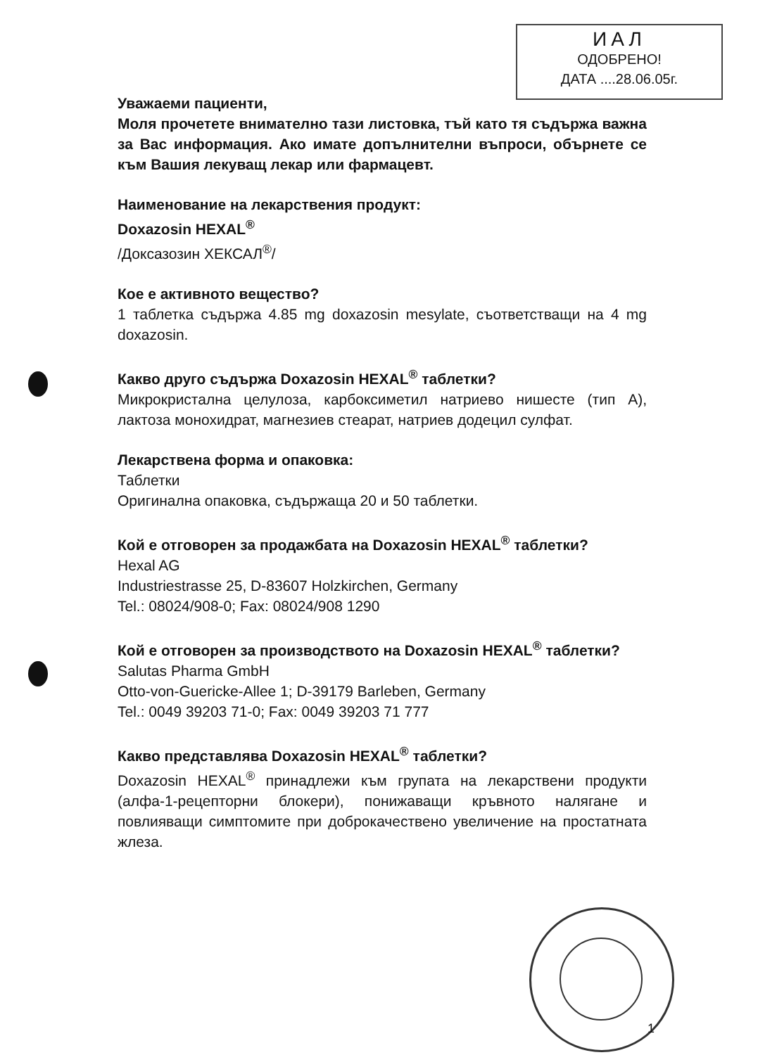ИАЛ
ОДОБРЕНО!
ДАТА ....28.06.05г.
Уважаеми пациенти,
Моля прочетете внимателно тази листовка, тъй като тя съдържа важна за Вас информация. Ако имате допълнителни въпроси, обърнете се към Вашия лекуващ лекар или фармацевт.
Наименование на лекарствения продукт:
Doxazosin HEXAL<sup>®</sup>
/Доксазозин ХЕКСАЛ<sup>®</sup>/
Кое е активното вещество?
1 таблетка съдържа 4.85 mg doxazosin mesylate, съответстващи на 4 mg doxazosin.
Какво друго съдържа Doxazosin HEXAL<sup>®</sup> таблетки?
Микрокристална целулоза, карбоксиметил натриево нишесте (тип А), лактоза монохидрат, магнезиев стеарат, натриев додецил сулфат.
Лекарствена форма и опаковка:
Таблетки
Оригинална опаковка, съдържаща 20 и 50 таблетки.
Кой е отговорен за продажбата на Doxazosin HEXAL<sup>®</sup> таблетки?
Hexal AG
Industriestrasse 25, D-83607 Holzkirchen, Germany
Tel.: 08024/908-0; Fax: 08024/908 1290
Кой е отговорен за производството на Doxazosin HEXAL<sup>®</sup> таблетки?
Salutas Pharma GmbH
Otto-von-Guericke-Allee 1; D-39179 Barleben, Germany
Tel.: 0049 39203 71-0; Fax: 0049 39203 71 777
Какво представлява Doxazosin HEXAL<sup>®</sup> таблетки?
Doxazosin HEXAL<sup>®</sup> принадлежи към групата на лекарствени продукти (алфа-1-рецепторни блокери), понижаващи кръвното налягане и повлияващи симптомите при доброкачествено увеличение на простатната жлеза.
1